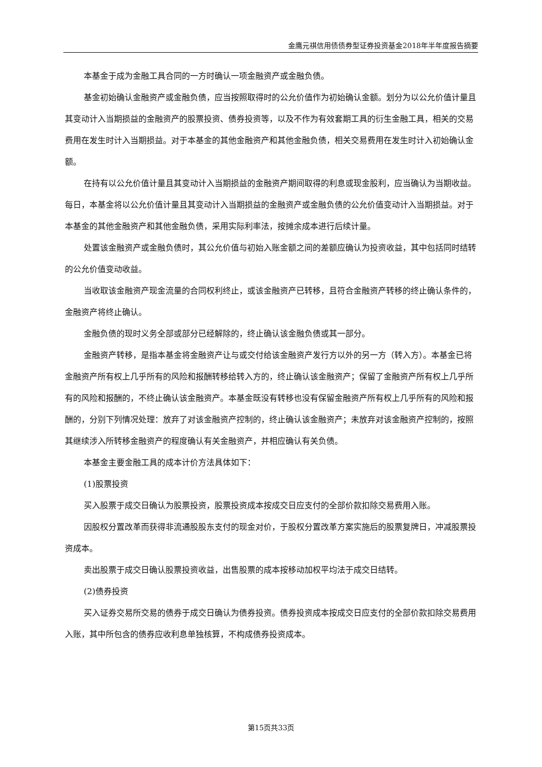金鹰元祺信用债债券型证券投资基金2018年半年度报告摘要
本基金于成为金融工具合同的一方时确认一项金融资产或金融负债。
基金初始确认金融资产或金融负债，应当按照取得时的公允价值作为初始确认金额。划分为以公允价值计量且其变动计入当期损益的金融资产的股票投资、债券投资等，以及不作为有效套期工具的衍生金融工具，相关的交易费用在发生时计入当期损益。对于本基金的其他金融资产和其他金融负债，相关交易费用在发生时计入初始确认金额。
在持有以公允价值计量且其变动计入当期损益的金融资产期间取得的利息或现金股利，应当确认为当期收益。每日，本基金将以公允价值计量且其变动计入当期损益的金融资产或金融负债的公允价值变动计入当期损益。对于本基金的其他金融资产和其他金融负债，采用实际利率法，按摊余成本进行后续计量。
处置该金融资产或金融负债时，其公允价值与初始入账金额之间的差额应确认为投资收益，其中包括同时结转的公允价值变动收益。
当收取该金融资产现金流量的合同权利终止，或该金融资产已转移，且符合金融资产转移的终止确认条件的，金融资产将终止确认。
金融负债的现时义务全部或部分已经解除的，终止确认该金融负债或其一部分。
金融资产转移，是指本基金将金融资产让与或交付给该金融资产发行方以外的另一方（转入方）。本基金已将金融资产所有权上几乎所有的风险和报酬转移给转入方的，终止确认该金融资产；保留了金融资产所有权上几乎所有的风险和报酬的，不终止确认该金融资产。本基金既没有转移也没有保留金融资产所有权上几乎所有的风险和报酬的，分别下列情况处理：放弃了对该金融资产控制的，终止确认该金融资产；未放弃对该金融资产控制的，按照其继续涉入所转移金融资产的程度确认有关金融资产，并相应确认有关负债。
本基金主要金融工具的成本计价方法具体如下：
(1)股票投资
买入股票于成交日确认为股票投资，股票投资成本按成交日应支付的全部价款扣除交易费用入账。
因股权分置改革而获得非流通股股东支付的现金对价，于股权分置改革方案实施后的股票复牌日，冲减股票投资成本。
卖出股票于成交日确认股票投资收益，出售股票的成本按移动加权平均法于成交日结转。
(2)债券投资
买入证券交易所交易的债券于成交日确认为债券投资。债券投资成本按成交日应支付的全部价款扣除交易费用入账，其中所包含的债券应收利息单独核算，不构成债券投资成本。
第15页共33页